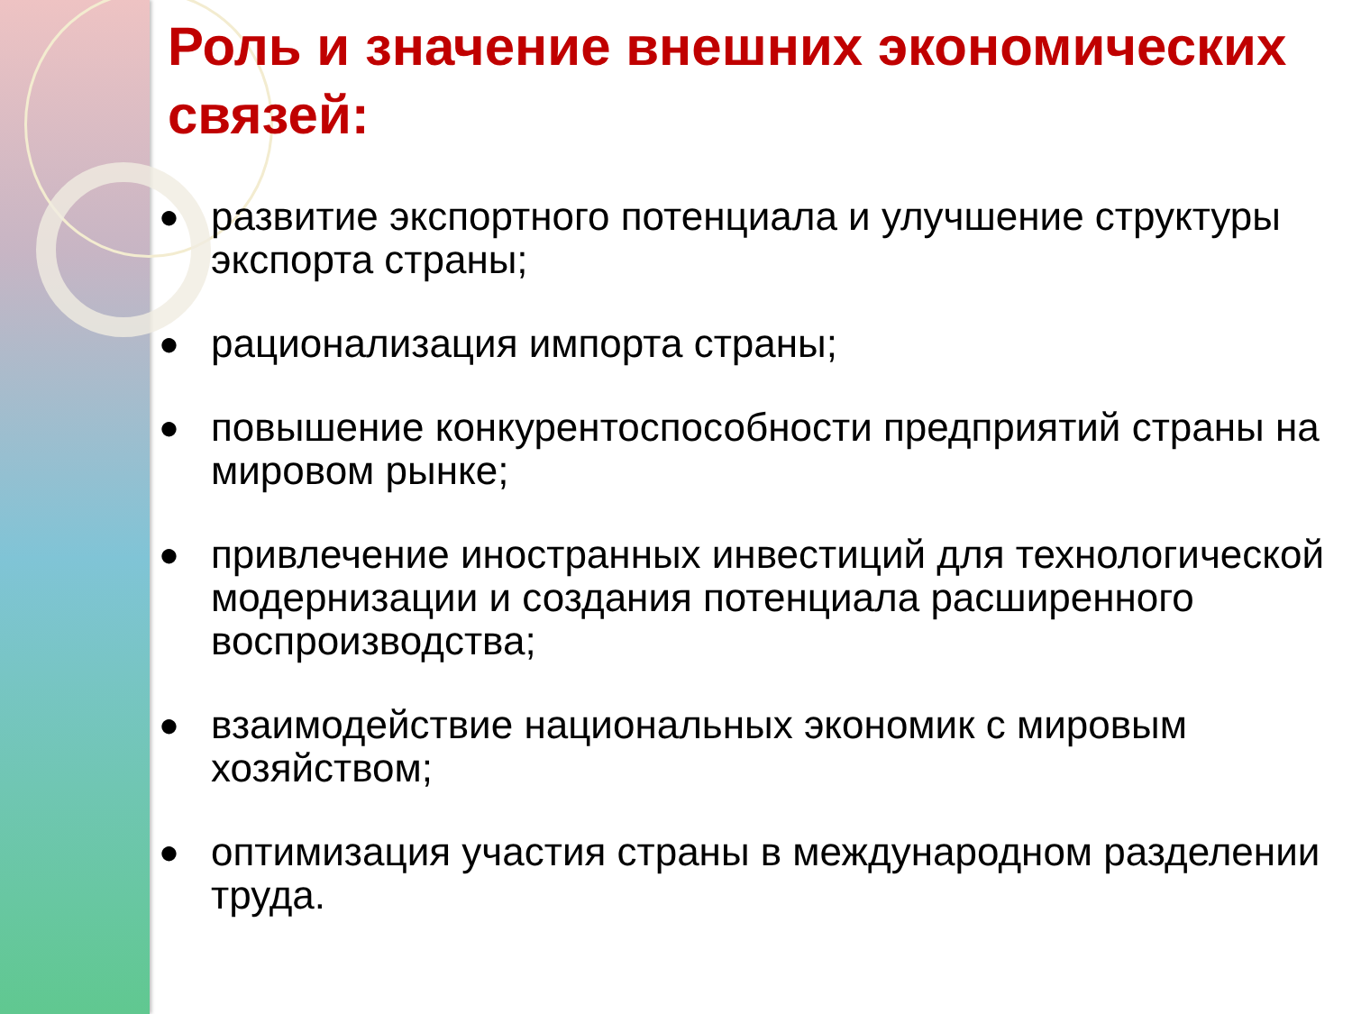Роль и значение внешних экономических связей:
● развитие экспортного потенциала и улучшение структуры экспорта страны;
● рационализация импорта страны;
● повышение конкурентоспособности предприятий страны на мировом рынке;
● привлечение иностранных инвестиций для технологической модернизации и создания потенциала расширенного воспроизводства;
● взаимодействие национальных экономик с мировым хозяйством;
● оптимизация участия страны в международном разделении труда.